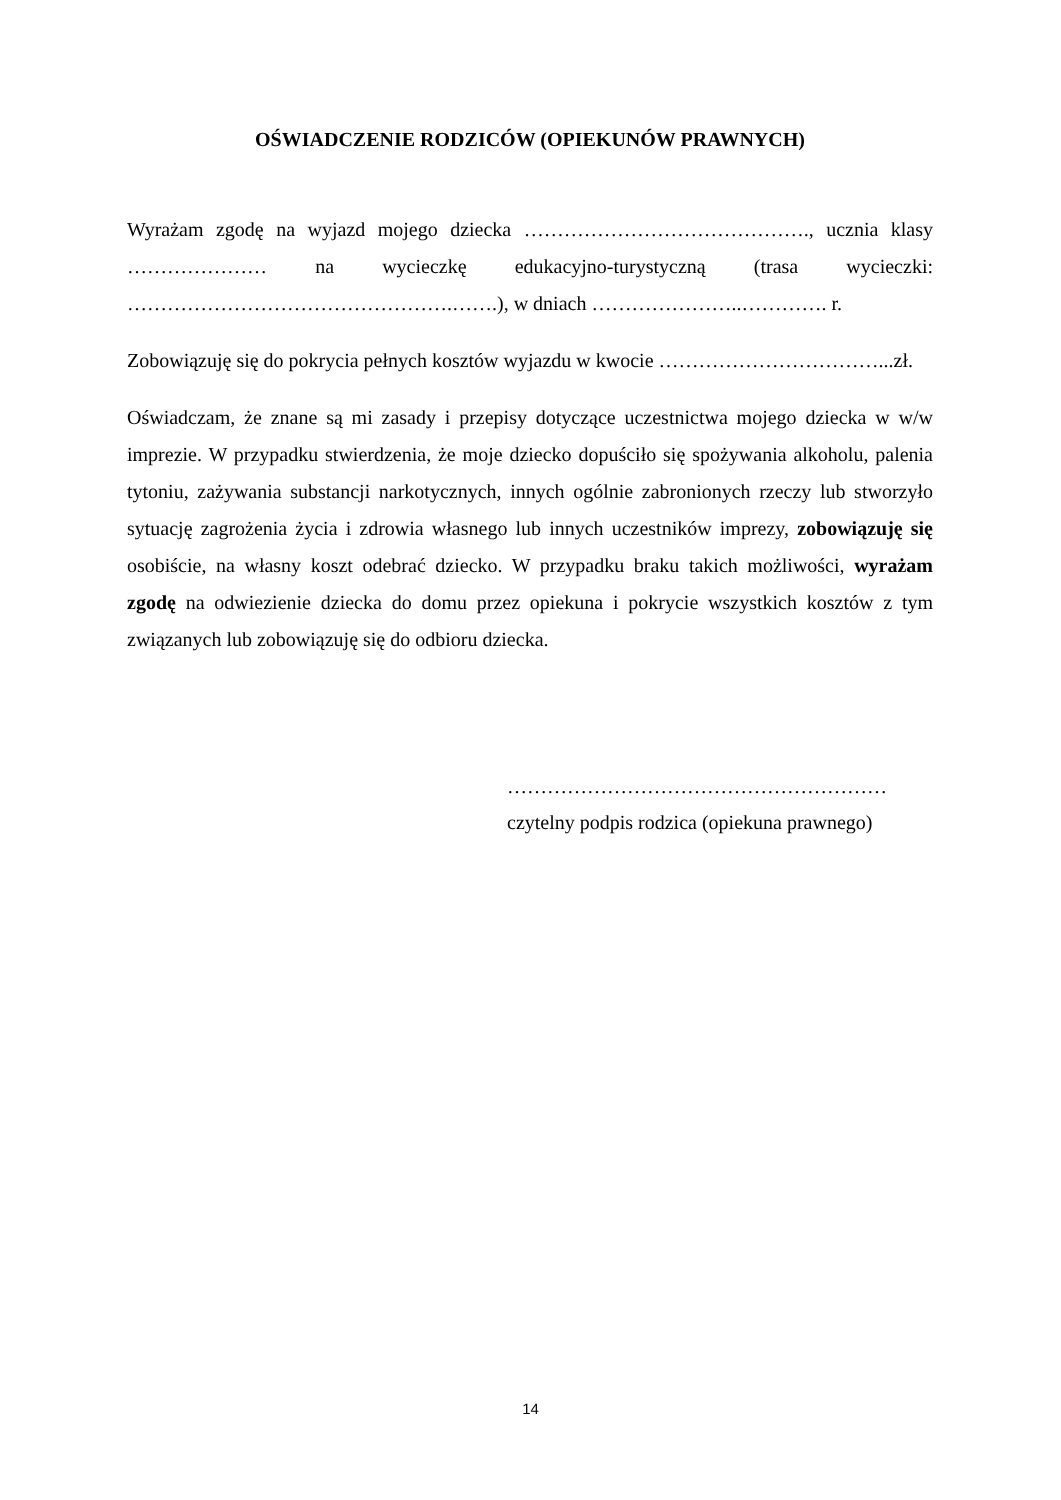OŚWIADCZENIE RODZICÓW (OPIEKUNÓW PRAWNYCH)
Wyrażam zgodę na wyjazd mojego dziecka ……………………………………., ucznia klasy ………………… na wycieczkę edukacyjno-turystyczną (trasa wycieczki: ………………………………………….…….), w dniach …………………..…………. r.
Zobowiązuję się do pokrycia pełnych kosztów wyjazdu w kwocie ……………………………...zł.
Oświadczam, że znane są mi zasady i przepisy dotyczące uczestnictwa mojego dziecka w w/w imprezie. W przypadku stwierdzenia, że moje dziecko dopuściło się spożywania alkoholu, palenia tytoniu, zażywania substancji narkotycznych, innych ogólnie zabronionych rzeczy lub stworzyło sytuację zagrożenia życia i zdrowia własnego lub innych uczestników imprezy, zobowiązuję się osobiście, na własny koszt odebrać dziecko. W przypadku braku takich możliwości, wyrażam zgodę na odwiezienie dziecka do domu przez opiekuna i pokrycie wszystkich kosztów z tym związanych lub zobowiązuję się do odbioru dziecka.
…………………………………………………
czytelny podpis rodzica (opiekuna prawnego)
14